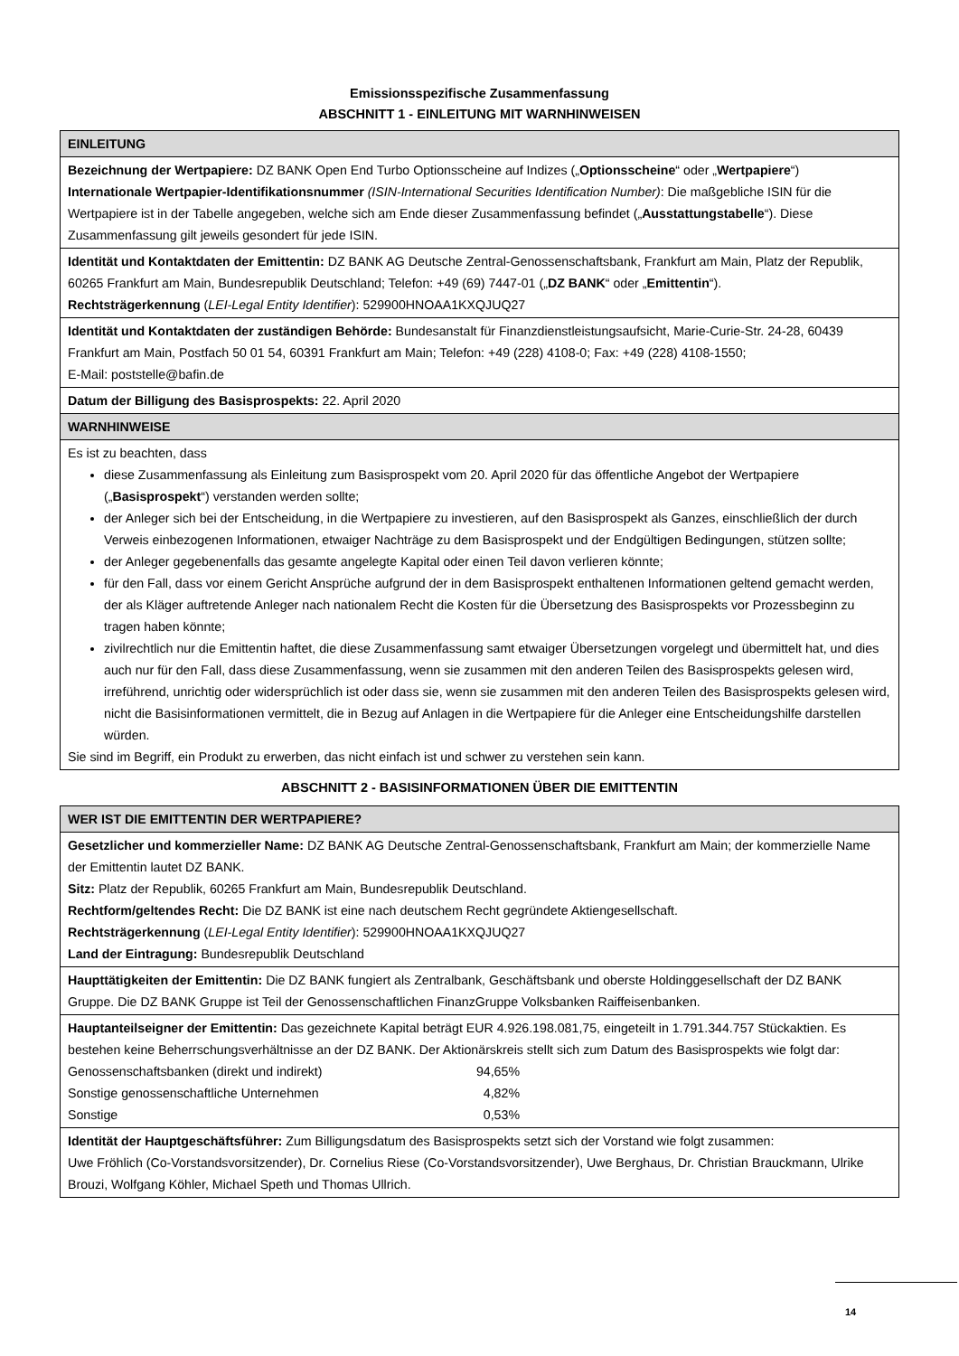Emissionsspezifische Zusammenfassung
ABSCHNITT 1 - EINLEITUNG MIT WARNHINWEISEN
| EINLEITUNG |
| Bezeichnung der Wertpapiere: DZ BANK Open End Turbo Optionsscheine auf Indizes („ Optionsscheine “ oder „ Wertpapiere “) Internationale Wertpapier-Identifikationsnummer (ISIN-International Securities Identification Number) : Die maßgebliche ISIN für die Wertpapiere ist in der Tabelle angegeben, welche sich am Ende dieser Zusammenfassung befindet („ Ausstattungstabelle “). Diese Zusammenfassung gilt jeweils gesondert für jede ISIN. |
| Identität und Kontaktdaten der Emittentin: DZ BANK AG Deutsche Zentral-Genossenschaftsbank, Frankfurt am Main, Platz der Republik, 60265 Frankfurt am Main, Bundesrepublik Deutschland; Telefon: +49 (69) 7447-01 („ DZ BANK “ oder „ Emittentin “). Rechtsträgerkennung ( LEI-Legal Entity Identifier ): 529900HNOAA1KXQJUQ27 |
| Identität und Kontaktdaten der zuständigen Behörde: Bundesanstalt für Finanzdienstleistungsaufsicht, Marie-Curie-Str. 24-28, 60439 Frankfurt am Main, Postfach 50 01 54, 60391 Frankfurt am Main; Telefon: +49 (228) 4108-0; Fax: +49 (228) 4108-1550; E-Mail: poststelle@bafin.de |
| Datum der Billigung des Basisprospekts: 22. April 2020 |
| WARNHINWEISE |
| Es ist zu beachten, dass diese Zusammenfassung als Einleitung zum Basisprospekt vom 20. April 2020 für das öffentliche Angebot der Wertpapiere („ Basisprospekt “) verstanden werden sollte; der Anleger sich bei der Entscheidung, in die Wertpapiere zu investieren, auf den Basisprospekt als Ganzes, einschließlich der durch Verweis einbezogenen Informationen, etwaiger Nachträge zu dem Basisprospekt und der Endgültigen Bedingungen, stützen sollte; der Anleger gegebenenfalls das gesamte angelegte Kapital oder einen Teil davon verlieren könnte; für den Fall, dass vor einem Gericht Ansprüche aufgrund der in dem Basisprospekt enthaltenen Informationen geltend gemacht werden, der als Kläger auftretende Anleger nach nationalem Recht die Kosten für die Übersetzung des Basisprospekts vor Prozessbeginn zu tragen haben könnte; zivilrechtlich nur die Emittentin haftet, die diese Zusammenfassung samt etwaiger Übersetzungen vorgelegt und übermittelt hat, und dies auch nur für den Fall, dass diese Zusammenfassung, wenn sie zusammen mit den anderen Teilen des Basisprospekts gelesen wird, irreführend, unrichtig oder widersprüchlich ist oder dass sie, wenn sie zusammen mit den anderen Teilen des Basisprospekts gelesen wird, nicht die Basisinformationen vermittelt, die in Bezug auf Anlagen in die Wertpapiere für die Anleger eine Entscheidungshilfe darstellen würden. Sie sind im Begriff, ein Produkt zu erwerben, das nicht einfach ist und schwer zu verstehen sein kann. |
ABSCHNITT 2 - BASISINFORMATIONEN ÜBER DIE EMITTENTIN
| WER IST DIE EMITTENTIN DER WERTPAPIERE? |
| Gesetzlicher und kommerzieller Name: DZ BANK AG Deutsche Zentral-Genossenschaftsbank, Frankfurt am Main; der kommerzielle Name der Emittentin lautet DZ BANK. Sitz: Platz der Republik, 60265 Frankfurt am Main, Bundesrepublik Deutschland. Rechtform/geltendes Recht: Die DZ BANK ist eine nach deutschem Recht gegründete Aktiengesellschaft. Rechtsträgerkennung ( LEI-Legal Entity Identifier ): 529900HNOAA1KXQJUQ27 Land der Eintragung: Bundesrepublik Deutschland |
| Haupttätigkeiten der Emittentin: Die DZ BANK fungiert als Zentralbank, Geschäftsbank und oberste Holdinggesellschaft der DZ BANK Gruppe. Die DZ BANK Gruppe ist Teil der Genossenschaftlichen FinanzGruppe Volksbanken Raiffeisenbanken. |
| Hauptanteilseigner der Emittentin: Das gezeichnete Kapital beträgt EUR 4.926.198.081,75, eingeteilt in 1.791.344.757 Stückaktien. Es bestehen keine Beherrschungsverhältnisse an der DZ BANK. Der Aktionärskreis stellt sich zum Datum des Basisprospekts wie folgt dar: / Genossenschaftsbanken (direkt und indirekt) / 94,65% / / Sonstige genossenschaftliche Unternehmen / 4,82% / / Sonstige / 0,53% / |
| Identität der Hauptgeschäftsführer: Zum Billigungsdatum des Basisprospekts setzt sich der Vorstand wie folgt zusammen: Uwe Fröhlich (Co-Vorstandsvorsitzender), Dr. Cornelius Riese (Co-Vorstandsvorsitzender), Uwe Berghaus, Dr. Christian Brauckmann, Ulrike Brouzi, Wolfgang Köhler, Michael Speth und Thomas Ullrich. |
14